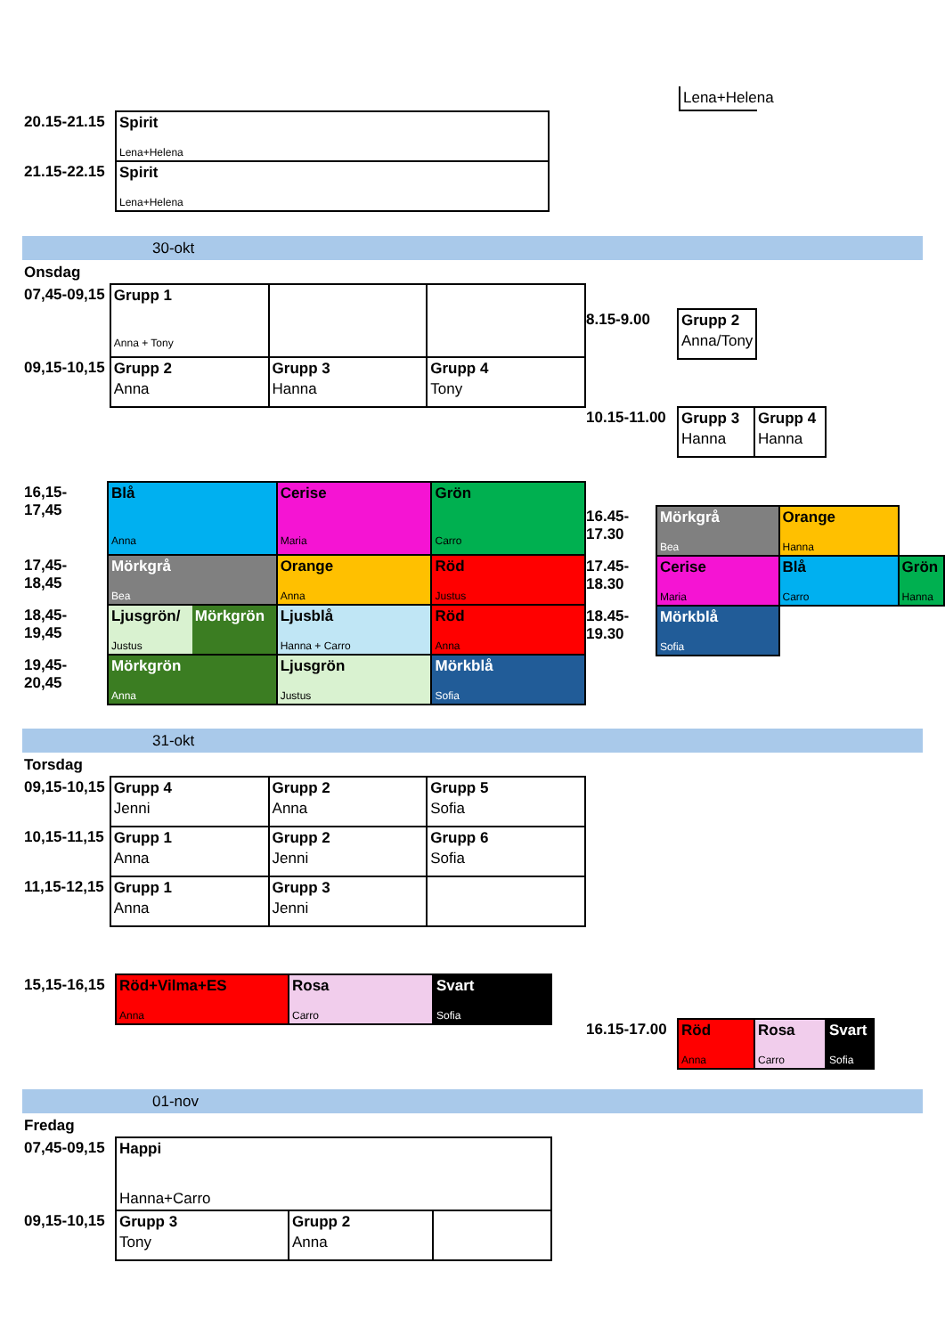| 20.15-21.15 | Spirit Lena+Helena |
| 21.15-22.15 | Spirit Lena+Helena |
Lena+Helena
30-okt
Onsdag
| 07,45-09,15 | Grupp 1 Anna + Tony | | |
| 09,15-10,15 | Grupp 2 Anna | Grupp 3 Hanna | Grupp 4 Tony |
| 8.15-9.00 | Grupp 2 Anna/Tony |
| 10.15-11.00 | Grupp 3 Hanna | Grupp 4 Hanna |
| 16,15-17,45 | Blå Anna | | Cerise Maria | Grön Carro |
| 17,45-18,45 | Mörkgrå Bea | | Orange Anna | Röd Justus |
| 18,45-19,45 | Ljusgrön/ Justus | Mörkgrön | Ljusblå Hanna + Carro | Röd Anna |
| 19,45-20,45 | Mörkgrön Anna | | Ljusgrön Justus | Mörkblå Sofia |
| 16.45-17.30 | Mörkgrå Bea | Orange Hanna | |
| 17.45-18.30 | Cerise Maria | Blå Carro | Grön Hanna |
| 18.45-19.30 | Mörkblå Sofia | | |
31-okt
Torsdag
| 09,15-10,15 | Grupp 4 Jenni | Grupp 2 Anna | Grupp 5 Sofia |
| 10,15-11,15 | Grupp 1 Anna | Grupp 2 Jenni | Grupp 6 Sofia |
| 11,15-12,15 | Grupp 1 Anna | Grupp 3 Jenni | |
| 15,15-16,15 | Röd+Vilma+ES Anna | Rosa Carro | Svart Sofia |
| 16.15-17.00 | Röd Anna | Rosa Carro | Svart Sofia |
01-nov
Fredag
| 07,45-09,15 | Happi Hanna+Carro | | |
| 09,15-10,15 | Grupp 3 Tony | Grupp 2 Anna | |